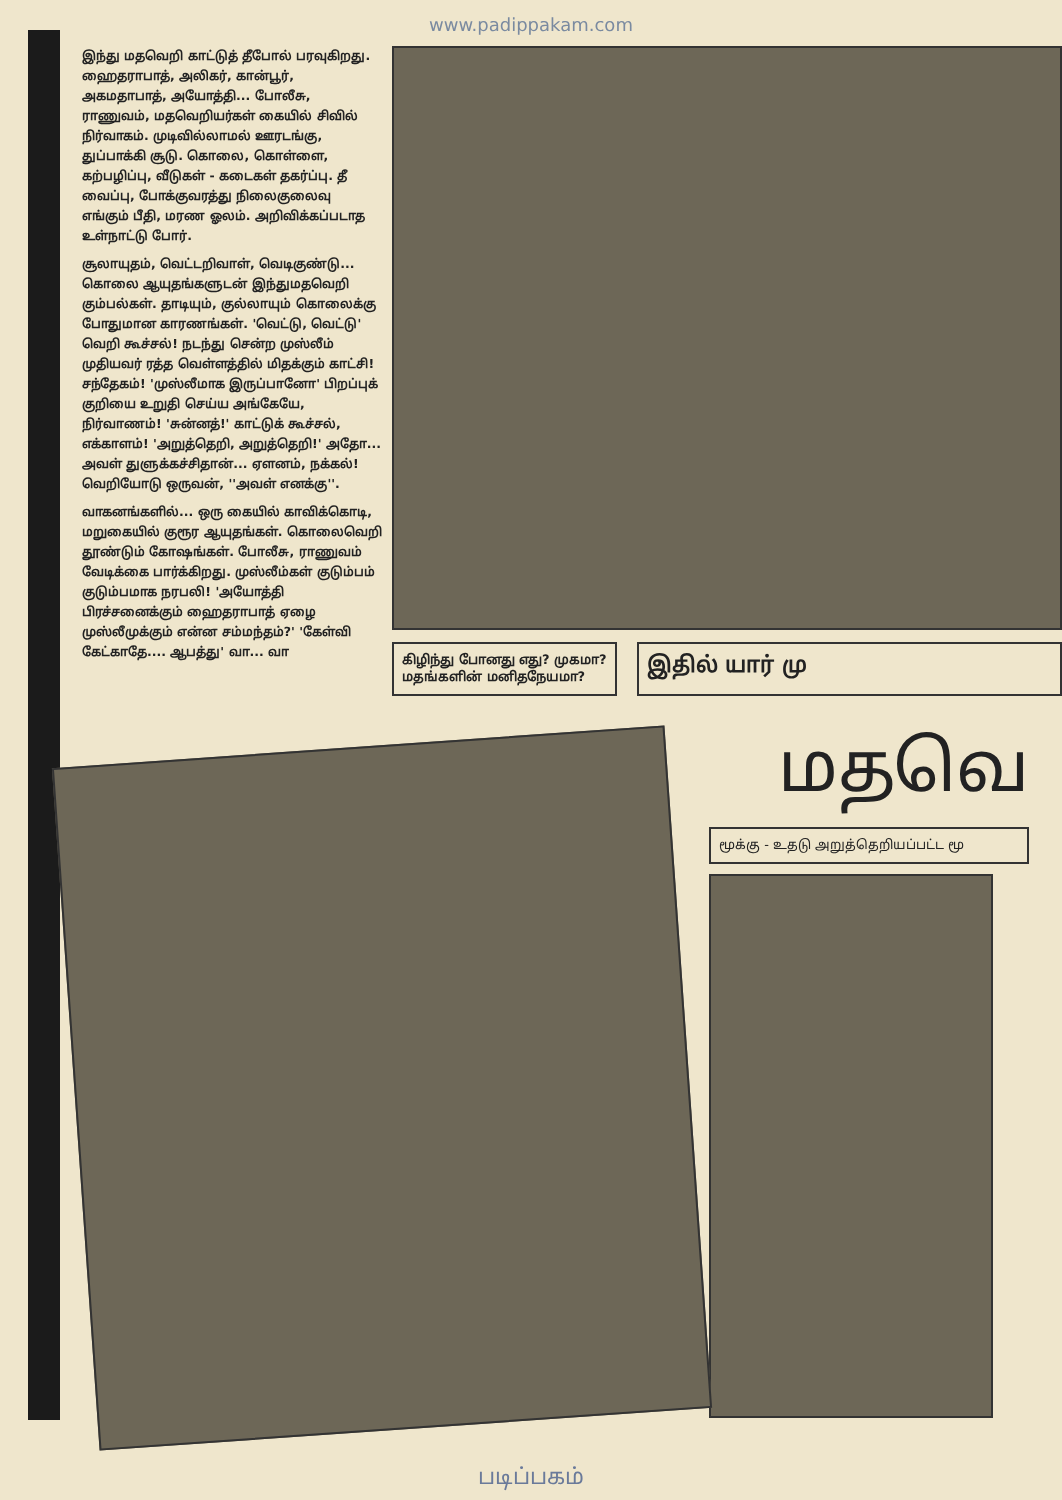www.padippakam.com
இந்து மதவெறி காட்டுத் தீபோல் பரவுகிறது. ஹைதராபாத், அலிகர், கான்பூர், அகமதாபாத், அயோத்தி... போலீசு, ராணுவம், மதவெறியர்கள் கையில் சிவில் நிர்வாகம். முடிவில்லாமல் ஊரடங்கு, துப்பாக்கி சூடு. கொலை, கொள்ளை, கற்பழிப்பு, வீடுகள் - கடைகள் தகர்ப்பு. தீ வைப்பு, போக்குவரத்து நிலைகுலைவு எங்கும் பீதி, மரண ஓலம். அறிவிக்கப்படாத உள்நாட்டு போர்.
சூலாயுதம், வெட்டறிவாள், வெடிகுண்டு... கொலை ஆயுதங்களுடன் இந்துமதவெறி கும்பல்கள். தாடியும், குல்லாயும் கொலைக்கு போதுமான காரணங்கள். 'வெட்டு, வெட்டு' வெறி கூச்சல்! நடந்து சென்ற முஸ்லீம் முதியவர் ரத்த வெள்ளத்தில் மிதக்கும் காட்சி! சந்தேகம்! 'முஸ்லீமாக இருப்பானோ' பிறப்புக் குறியை உறுதி செய்ய அங்கேயே, நிர்வாணம்! 'சுன்னத்!' காட்டுக் கூச்சல், எக்காளம்! 'அறுத்தெறி, அறுத்தெறி!' அதோ... அவள் துளுக்கச்சிதான்... ஏளனம், நக்கல்! வெறியோடு ஒருவன், ''அவள் எனக்கு''.
வாகனங்களில்... ஒரு கையில் காவிக்கொடி, மறுகையில் குரூர ஆயுதங்கள். கொலைவெறி தூண்டும் கோஷங்கள். போலீசு, ராணுவம் வேடிக்கை பார்க்கிறது. முஸ்லீம்கள் குடும்பம் குடும்பமாக நரபலி! 'அயோத்தி பிரச்சனைக்கும் ஹைதராபாத் ஏழை முஸ்லீமுக்கும் என்ன சம்மந்தம்?' 'கேள்வி கேட்காதே.... ஆபத்து' வா... வா
கிழிந்து போனது எது? முகமா?
மதங்களின் மனிதநேயமா?
இதில் யார் மு
மதவெ
மூக்கு - உதடு அறுத்தெறியப்பட்ட மூ
படிப்பகம்